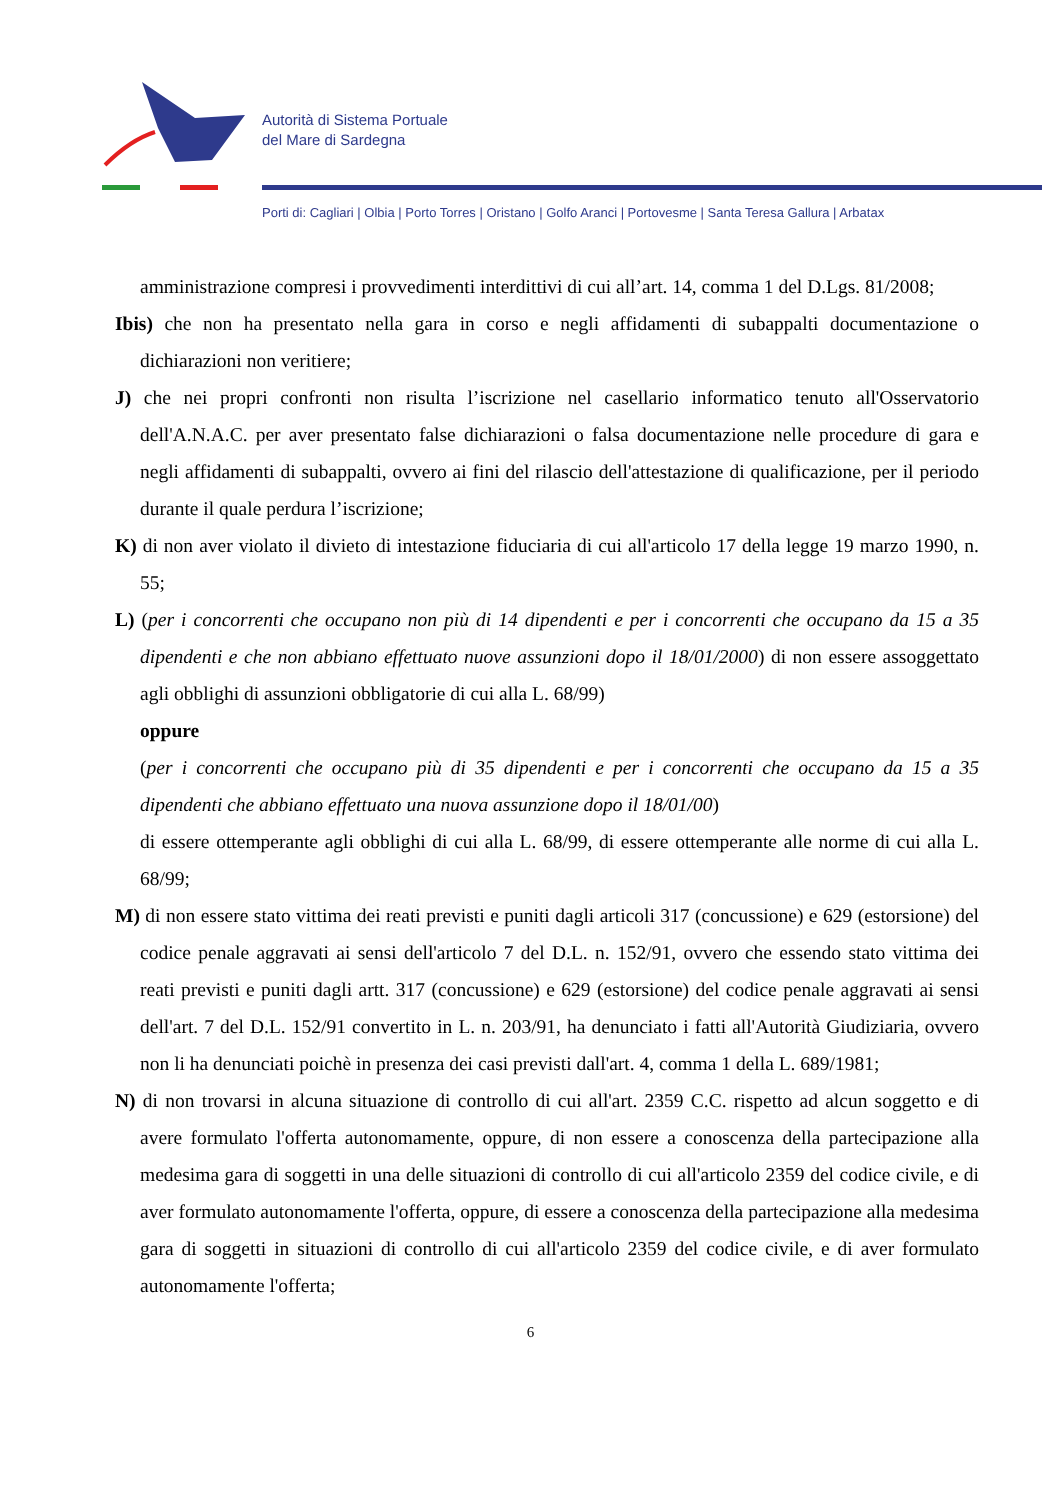Autorità di Sistema Portuale
del Mare di Sardegna
Porti di: Cagliari | Olbia | Porto Torres | Oristano | Golfo Aranci | Portovesme | Santa Teresa Gallura | Arbatax
amministrazione compresi i provvedimenti interdittivi di cui all’art. 14, comma 1 del D.Lgs. 81/2008;
Ibis) che non ha presentato nella gara in corso e negli affidamenti di subappalti documentazione o dichiarazioni non veritiere;
J) che nei propri confronti non risulta l’iscrizione nel casellario informatico tenuto all'Osservatorio dell'A.N.A.C. per aver presentato false dichiarazioni o falsa documentazione nelle procedure di gara e negli affidamenti di subappalti, ovvero ai fini del rilascio dell'attestazione di qualificazione, per il periodo durante il quale perdura l’iscrizione;
K) di non aver violato il divieto di intestazione fiduciaria di cui all'articolo 17 della legge 19 marzo 1990, n. 55;
L) (per i concorrenti che occupano non più di 14 dipendenti e per i concorrenti che occupano da 15 a 35 dipendenti e che non abbiano effettuato nuove assunzioni dopo il 18/01/2000) di non essere assoggettato agli obblighi di assunzioni obbligatorie di cui alla L. 68/99)
oppure
(per i concorrenti che occupano più di 35 dipendenti e per i concorrenti che occupano da 15 a 35 dipendenti che abbiano effettuato una nuova assunzione dopo il 18/01/00)
di essere ottemperante agli obblighi di cui alla L. 68/99, di essere ottemperante alle norme di cui alla L. 68/99;
M) di non essere stato vittima dei reati previsti e puniti dagli articoli 317 (concussione) e 629 (estorsione) del codice penale aggravati ai sensi dell'articolo 7 del D.L. n. 152/91, ovvero che essendo stato vittima dei reati previsti e puniti dagli artt. 317 (concussione) e 629 (estorsione) del codice penale aggravati ai sensi dell'art. 7 del D.L. 152/91 convertito in L. n. 203/91, ha denunciato i fatti all'Autorità Giudiziaria, ovvero non li ha denunciati poichè in presenza dei casi previsti dall'art. 4, comma 1 della L. 689/1981;
N) di non trovarsi in alcuna situazione di controllo di cui all'art. 2359 C.C. rispetto ad alcun soggetto e di avere formulato l'offerta autonomamente, oppure, di non essere a conoscenza della partecipazione alla medesima gara di soggetti in una delle situazioni di controllo di cui all'articolo 2359 del codice civile, e di aver formulato autonomamente l'offerta, oppure, di essere a conoscenza della partecipazione alla medesima gara di soggetti in situazioni di controllo di cui all'articolo 2359 del codice civile, e di aver formulato autonomamente l'offerta;
6